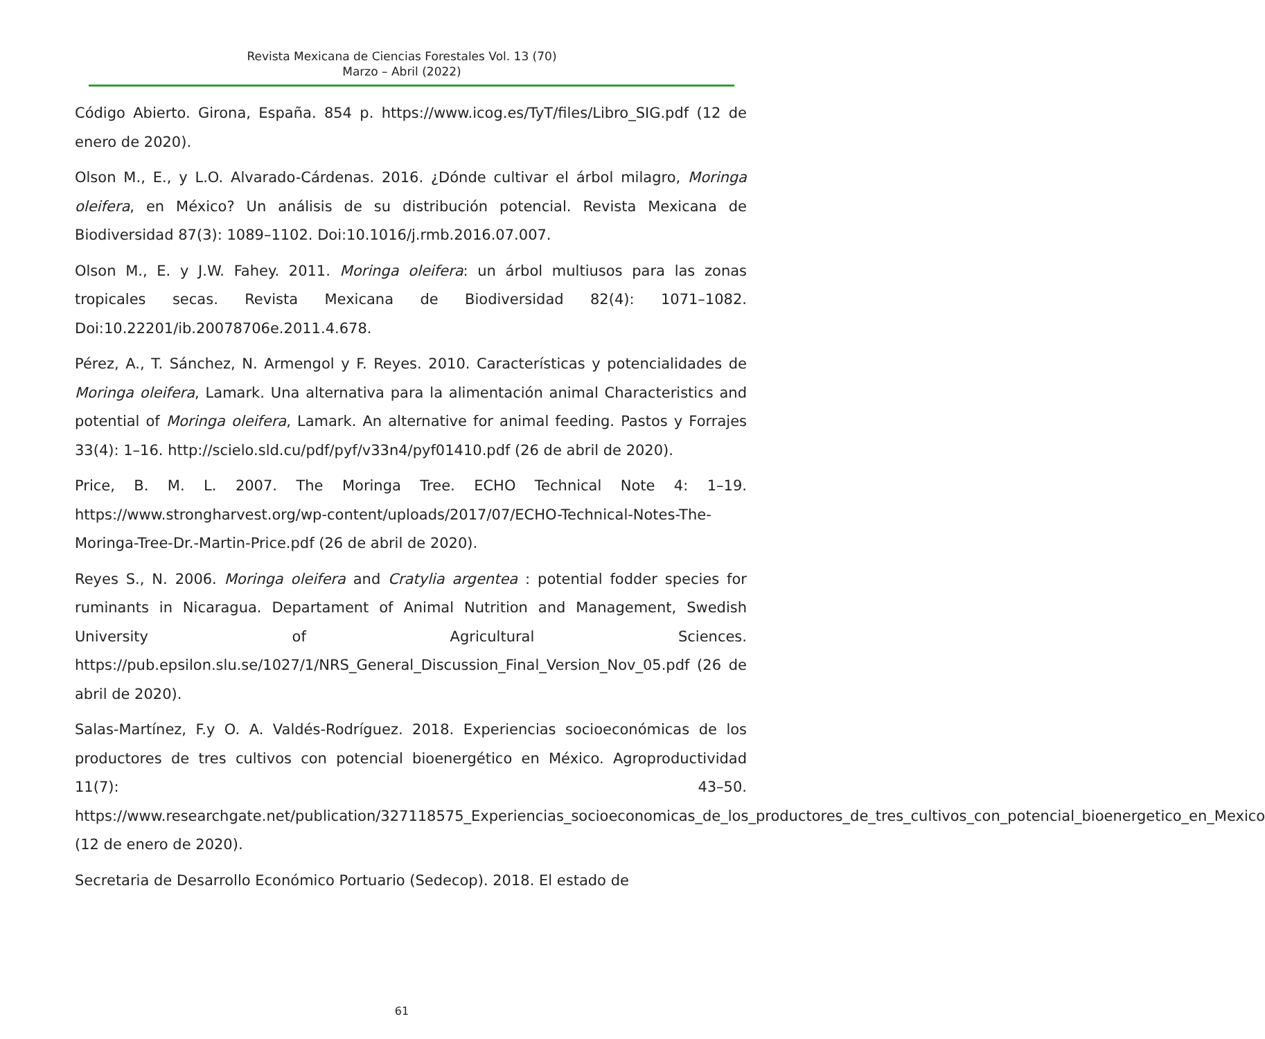Revista Mexicana de Ciencias Forestales Vol. 13 (70)
Marzo – Abril (2022)
Código Abierto. Girona, España. 854 p. https://www.icog.es/TyT/files/Libro_SIG.pdf (12 de enero de 2020).
Olson M., E., y L.O. Alvarado-Cárdenas. 2016. ¿Dónde cultivar el árbol milagro, Moringa oleifera, en México? Un análisis de su distribución potencial. Revista Mexicana de Biodiversidad 87(3): 1089–1102. Doi:10.1016/j.rmb.2016.07.007.
Olson M., E. y J.W. Fahey. 2011. Moringa oleifera: un árbol multiusos para las zonas tropicales secas. Revista Mexicana de Biodiversidad 82(4): 1071–1082. Doi:10.22201/ib.20078706e.2011.4.678.
Pérez, A., T. Sánchez, N. Armengol y F. Reyes. 2010. Características y potencialidades de Moringa oleifera, Lamark. Una alternativa para la alimentación animal Characteristics and potential of Moringa oleifera, Lamark. An alternative for animal feeding. Pastos y Forrajes 33(4): 1–16. http://scielo.sld.cu/pdf/pyf/v33n4/pyf01410.pdf (26 de abril de 2020).
Price, B. M. L. 2007. The Moringa Tree. ECHO Technical Note 4: 1–19. https://www.strongharvest.org/wp-content/uploads/2017/07/ECHO-Technical-Notes-The-Moringa-Tree-Dr.-Martin-Price.pdf (26 de abril de 2020).
Reyes S., N. 2006. Moringa oleifera and Cratylia argentea : potential fodder species for ruminants in Nicaragua. Departament of Animal Nutrition and Management, Swedish University of Agricultural Sciences. https://pub.epsilon.slu.se/1027/1/NRS_General_Discussion_Final_Version_Nov_05.pdf (26 de abril de 2020).
Salas-Martínez, F.y O. A. Valdés-Rodríguez. 2018. Experiencias socioeconómicas de los productores de tres cultivos con potencial bioenergético en México. Agroproductividad 11(7): 43–50. https://www.researchgate.net/publication/327118575_Experiencias_socioeconomicas_de_los_productores_de_tres_cultivos_con_potencial_bioenergetico_en_Mexico (12 de enero de 2020).
Secretaria de Desarrollo Económico Portuario (Sedecop). 2018. El estado de
61